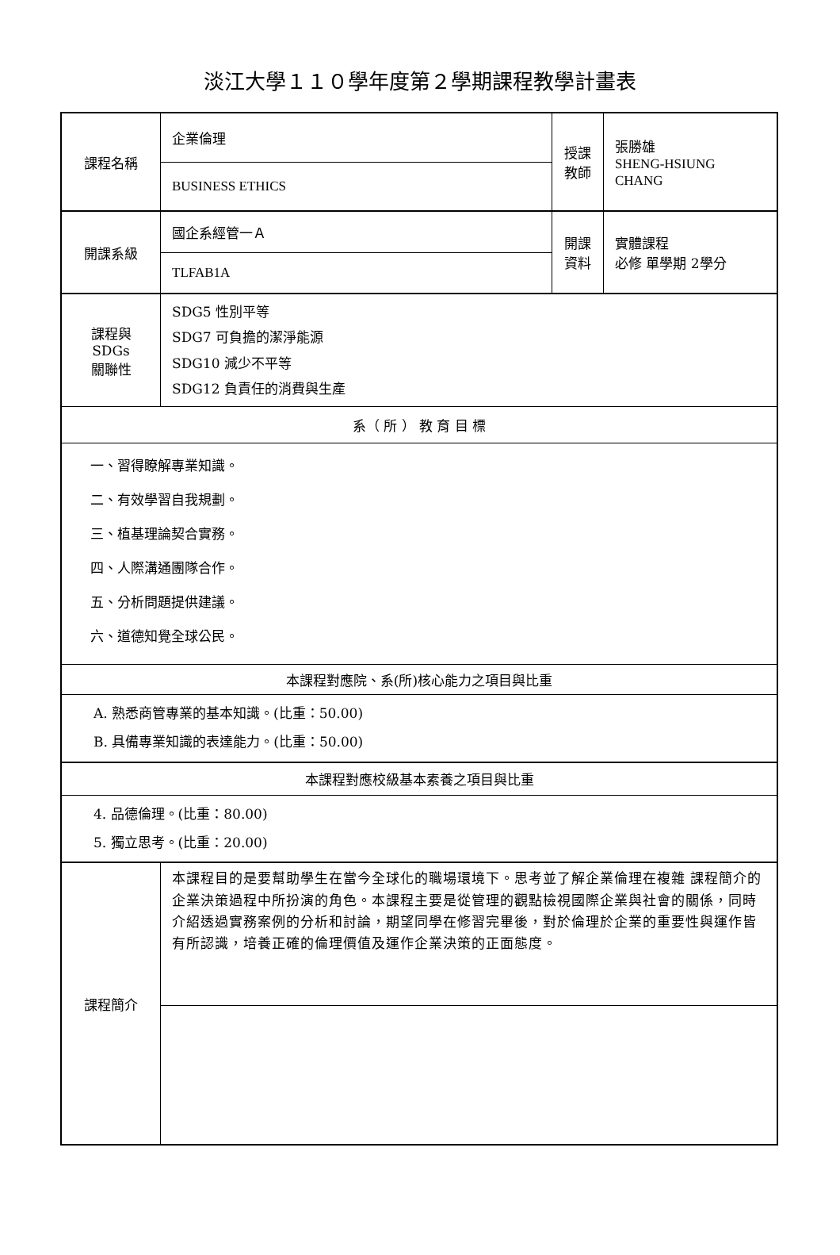淡江大學１１０學年度第２學期課程教學計畫表
| 課程名稱 | 企業倫理 | 授課 教師 | 張勝雄 SHENG-HSIUNG CHANG |
| | BUSINESS ETHICS | | |
| 開課系級 | 國企系經管一Ａ | 開課 資料 | 實體課程 必修 單學期 2學分 |
| | TLFAB1A | | |
| 課程與SDGs 關聯性 | SDG5 性別平等 SDG7 可負擔的潔淨能源 SDG10 減少不平等 SDG12 負責任的消費與生產 | | |
| 系（ 所 ） 教 育 目 標 | | | |
| 一、習得瞭解專業知識。 二、有效學習自我規劃。 三、植基理論契合實務。 四、人際溝通團隊合作。 五、分析問題提供建議。 六、道德知覺全球公民。 | | | |
| 本課程對應院、系(所)核心能力之項目與比重 | | | |
| A. 熟悉商管專業的基本知識。(比重：50.00) B. 具備專業知識的表達能力。(比重：50.00) | | | |
| 本課程對應校級基本素養之項目與比重 | | | |
| 4. 品德倫理。(比重：80.00) 5. 獨立思考。(比重：20.00) | | | |
| 課程簡介 | 本課程目的是要幫助學生在當今全球化的職場環境下。思考並了解企業倫理在複雜 課程簡介的企業決策過程中所扮演的角色。本課程主要是從管理的觀點檢視國際企業與社會的關係，同時介紹透過實務案例的分析和討論，期望同學在修習完畢後，對於倫理於企業的重要性與運作皆有所認識，培養正確的倫理價值及運作企業決策的正面態度。 | | |